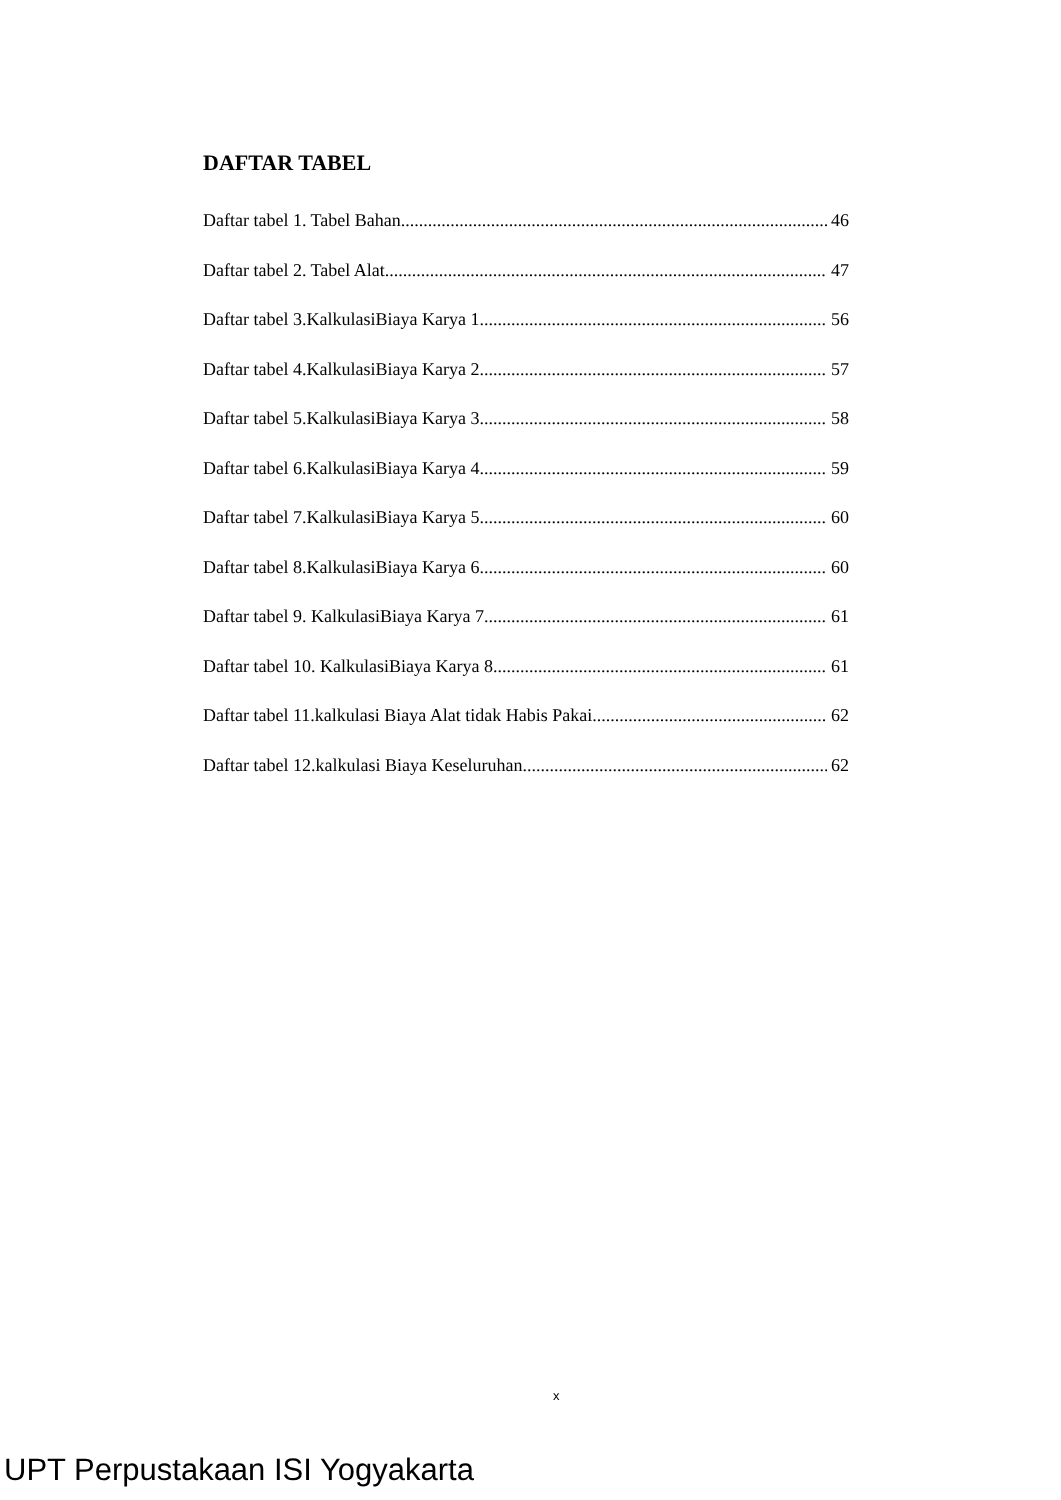DAFTAR TABEL
Daftar tabel 1. Tabel Bahan 46
Daftar tabel 2. Tabel Alat 47
Daftar tabel 3.KalkulasiBiaya Karya 1 56
Daftar tabel 4.KalkulasiBiaya Karya 2 57
Daftar tabel 5.KalkulasiBiaya Karya 3 58
Daftar tabel 6.KalkulasiBiaya Karya 4 59
Daftar tabel 7.KalkulasiBiaya Karya 5 60
Daftar tabel 8.KalkulasiBiaya Karya 6 60
Daftar tabel 9. KalkulasiBiaya Karya 7 61
Daftar tabel 10. KalkulasiBiaya Karya 8 61
Daftar tabel 11.kalkulasi Biaya Alat tidak Habis Pakai 62
Daftar tabel 12.kalkulasi Biaya Keseluruhan 62
x
UPT Perpustakaan ISI Yogyakarta